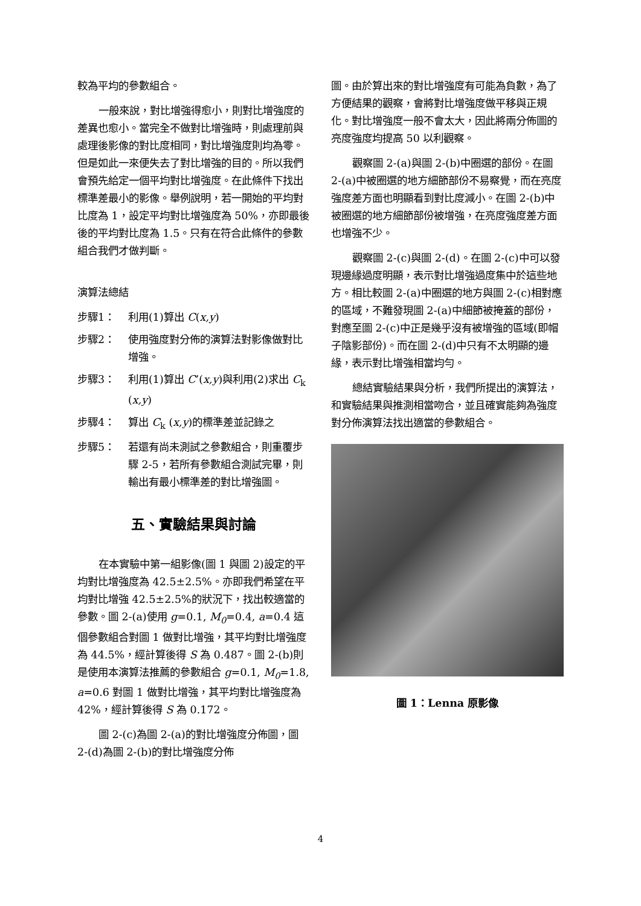較為平均的參數組合。
一般來說，對比增強得愈小，則對比增強度的差異也愈小。當完全不做對比增強時，則處理前與處理後影像的對比度相同，對比增強度則均為零。但是如此一來便失去了對比增強的目的。所以我們會預先給定一個平均對比增強度。在此條件下找出標準差最小的影像。舉例說明，若一開始的平均對比度為 1，設定平均對比增強度為 50%，亦即最後後的平均對比度為 1.5。只有在符合此條件的參數組合我們才做判斷。
演算法總結
步驟1： 利用(1)算出 C(x,y)
步驟2： 使用強度對分佈的演算法對影像做對比增強。
步驟3： 利用(1)算出 C’(x,y)與利用(2)求出 C<sub>k</sub> (x,y)
步驟4： 算出 C<sub>k</sub> (x,y)的標準差並記錄之
步驟5： 若還有尚未測試之參數組合，則重覆步驟 2-5，若所有參數組合測試完畢，則輸出有最小標準差的對比增強圖。
五、實驗結果與討論
在本實驗中第一組影像(圖 1 與圖 2)設定的平均對比增強度為 42.5±2.5%。亦即我們希望在平均對比增強 42.5±2.5%的狀況下，找出較適當的參數。圖 2-(a)使用 g=0.1, M<sub>0</sub>=0.4, a=0.4 這個參數組合對圖 1 做對比增強，其平均對比增強度為 44.5%，經計算後得 S 為 0.487。圖 2-(b)則是使用本演算法推薦的參數組合 g=0.1, M<sub>0</sub>=1.8, a=0.6 對圖 1 做對比增強，其平均對比增強度為 42%，經計算後得 S 為 0.172。
圖 2-(c)為圖 2-(a)的對比增強度分佈圖，圖 2-(d)為圖 2-(b)的對比增強度分佈
圖。由於算出來的對比增強度有可能為負數，為了方便結果的觀察，會將對比增強度做平移與正規化。對比增強度一般不會太大，因此將兩分佈圖的亮度強度均提高 50 以利觀察。
觀察圖 2-(a)與圖 2-(b)中圈選的部份。在圖 2-(a)中被圈選的地方細節部份不易察覺，而在亮度強度差方面也明顯看到對比度減小。在圖 2-(b)中被圈選的地方細節部份被增強，在亮度強度差方面也增強不少。
觀察圖 2-(c)與圖 2-(d)。在圖 2-(c)中可以發現邊緣過度明顯，表示對比增強過度集中於這些地方。相比較圖 2-(a)中圈選的地方與圖 2-(c)相對應的區域，不難發現圖 2-(a)中細節被掩蓋的部份，對應至圖 2-(c)中正是幾乎沒有被增強的區域(即帽子陰影部份)。而在圖 2-(d)中只有不太明顯的邊緣，表示對比增強相當均勻。
總結實驗結果與分析，我們所提出的演算法，和實驗結果與推測相當吻合，並且確實能夠為強度對分佈演算法找出適當的參數組合。
圖 1：Lenna 原影像
4